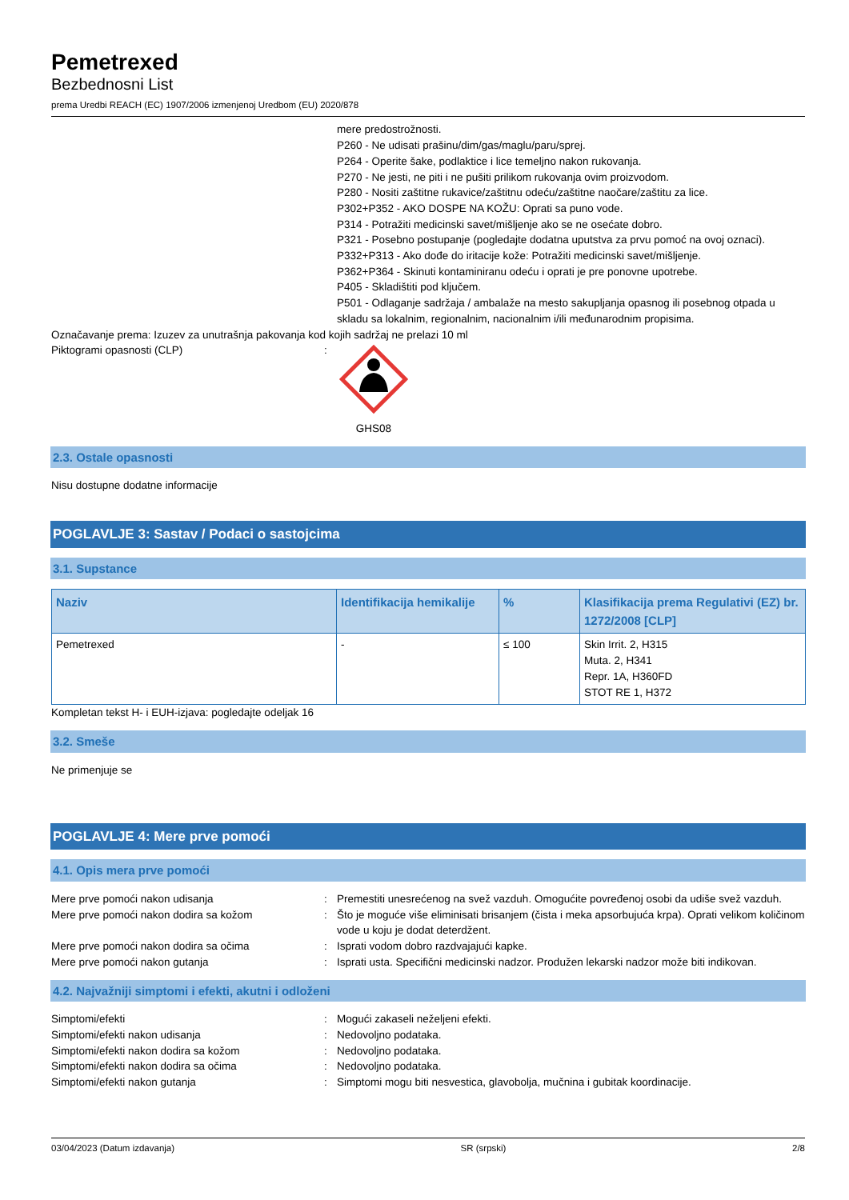Pemetrexed
Bezbednosni List
prema Uredbi REACH (EC) 1907/2006 izmenjenoj Uredbom (EU) 2020/878
mere predostrožnosti.
P260 - Ne udisati prašinu/dim/gas/maglu/paru/sprej.
P264 - Operite šake, podlaktice i lice temeljno nakon rukovanja.
P270 - Ne jesti, ne piti i ne pušiti prilikom rukovanja ovim proizvodom.
P280 - Nositi zaštitne rukavice/zaštitnu odeću/zaštitne naočare/zaštitu za lice.
P302+P352 - AKO DOSPE NA KOŽU: Oprati sa puno vode.
P314 - Potražiti medicinski savet/mišljenje ako se ne osećate dobro.
P321 - Posebno postupanje (pogledajte dodatna uputstva za prvu pomoć na ovoj oznaci).
P332+P313 - Ako dođe do iritacije kože: Potražiti medicinski savet/mišljenje.
P362+P364 - Skinuti kontaminiranu odeću i oprati je pre ponovne upotrebe.
P405 - Skladištiti pod ključem.
P501 - Odlaganje sadržaja / ambalaže na mesto sakupljanja opasnog ili posebnog otpada u skladu sa lokalnim, regionalnim, nacionalnim i/ili međunarodnim propisima.
Označavanje prema: Izuzev za unutrašnja pakovanja kod kojih sadržaj ne prelazi 10 ml
Piktogrami opasnosti (CLP) : GHS08
2.3. Ostale opasnosti
Nisu dostupne dodatne informacije
POGLAVLJE 3: Sastav / Podaci o sastojcima
3.1. Supstance
| Naziv | Identifikacija hemikalije | % | Klasifikacija prema Regulativi (EZ) br. 1272/2008 [CLP] |
| --- | --- | --- | --- |
| Pemetrexed | - | ≤ 100 | Skin Irrit. 2, H315 Muta. 2, H341 Repr. 1A, H360FD STOT RE 1, H372 |
Kompletan tekst H- i EUH-izjava: pogledajte odeljak 16
3.2. Smeše
Ne primenjuje se
POGLAVLJE 4: Mere prve pomoći
4.1. Opis mera prve pomoći
Mere prve pomoći nakon udisanja : Premestiti unesrećenog na svež vazduh. Omogućite povređenoj osobi da udiše svež vazduh.
Mere prve pomoći nakon dodira sa kožom : Što je moguće više eliminisati brisanjem (čista i meka apsorbujuća krpa). Oprati velikom količinom vode u koju je dodat deterdžent.
Mere prve pomoći nakon dodira sa očima : Isprati vodom dobro razdvajajući kapke.
Mere prve pomoći nakon gutanja : Isprati usta. Specifični medicinski nadzor. Produžen lekarski nadzor može biti indikovan.
4.2. Najvažniji simptomi i efekti, akutni i odloženi
Simptomi/efekti : Mogući zakaseli neželjeni efekti.
Simptomi/efekti nakon udisanja : Nedovoljno podataka.
Simptomi/efekti nakon dodira sa kožom : Nedovoljno podataka.
Simptomi/efekti nakon dodira sa očima : Nedovoljno podataka.
Simptomi/efekti nakon gutanja : Simptomi mogu biti nesvestica, glavobolja, mučnina i gubitak koordinacije.
03/04/2023 (Datum izdavanja) SR (srpski) 2/8